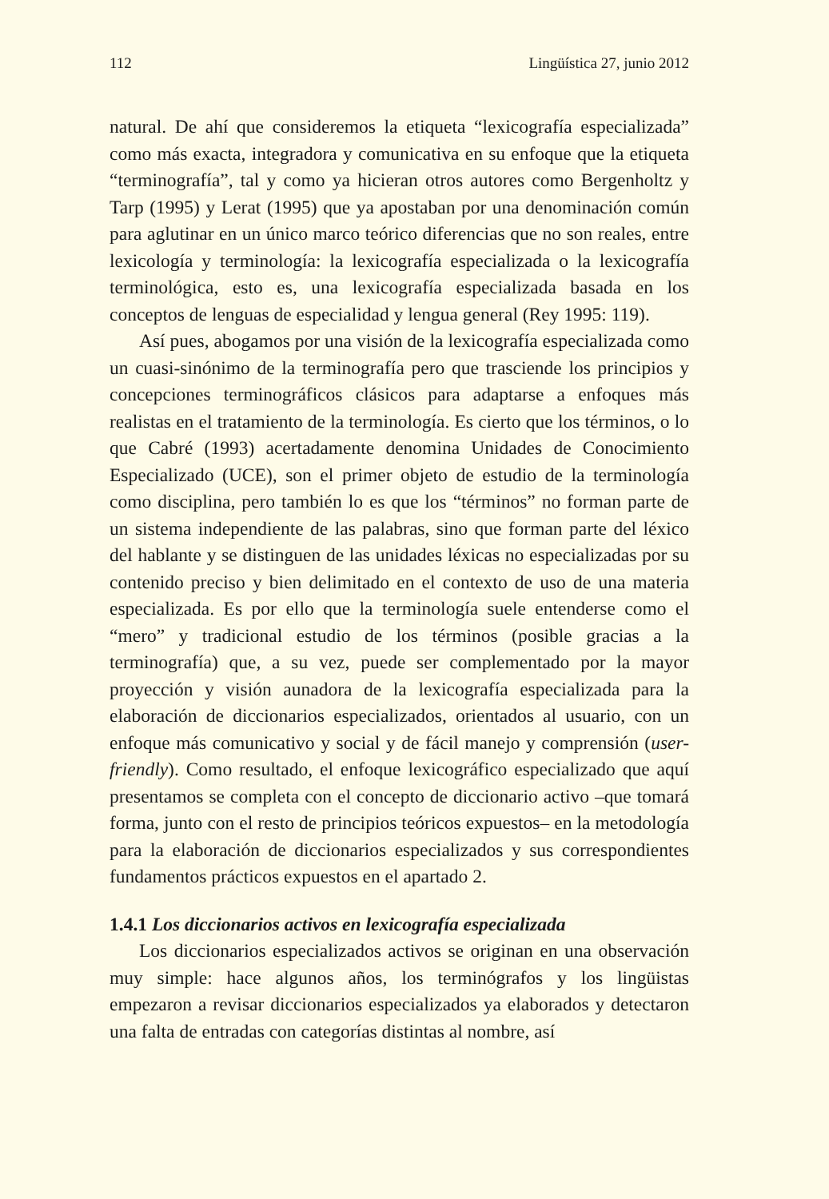112 Lingüística 27, junio 2012
natural. De ahí que consideremos la etiqueta “lexicografía especializada” como más exacta, integradora y comunicativa en su enfoque que la etiqueta “terminografía”, tal y como ya hicieran otros autores como Bergenholtz y Tarp (1995) y Lerat (1995) que ya apostaban por una denominación común para aglutinar en un único marco teórico diferencias que no son reales, entre lexicología y terminología: la lexicografía especializada o la lexicografía terminológica, esto es, una lexicografía especializada basada en los conceptos de lenguas de especialidad y lengua general (Rey 1995: 119).
Así pues, abogamos por una visión de la lexicografía especializada como un cuasi-sinónimo de la terminografía pero que trasciende los principios y concepciones terminográficos clásicos para adaptarse a enfoques más realistas en el tratamiento de la terminología. Es cierto que los términos, o lo que Cabré (1993) acertadamente denomina Unidades de Conocimiento Especializado (UCE), son el primer objeto de estudio de la terminología como disciplina, pero también lo es que los “términos” no forman parte de un sistema independiente de las palabras, sino que forman parte del léxico del hablante y se distinguen de las unidades léxicas no especializadas por su contenido preciso y bien delimitado en el contexto de uso de una materia especializada. Es por ello que la terminología suele entenderse como el “mero” y tradicional estudio de los términos (posible gracias a la terminografía) que, a su vez, puede ser complementado por la mayor proyección y visión aunadora de la lexicografía especializada para la elaboración de diccionarios especializados, orientados al usuario, con un enfoque más comunicativo y social y de fácil manejo y comprensión (user-friendly). Como resultado, el enfoque lexicográfico especializado que aquí presentamos se completa con el concepto de diccionario activo –que tomará forma, junto con el resto de principios teóricos expuestos– en la metodología para la elaboración de diccionarios especializados y sus correspondientes fundamentos prácticos expuestos en el apartado 2.
1.4.1 Los diccionarios activos en lexicografía especializada
Los diccionarios especializados activos se originan en una observación muy simple: hace algunos años, los terminógrafos y los lingüistas empezaron a revisar diccionarios especializados ya elaborados y detectaron una falta de entradas con categorías distintas al nombre, así